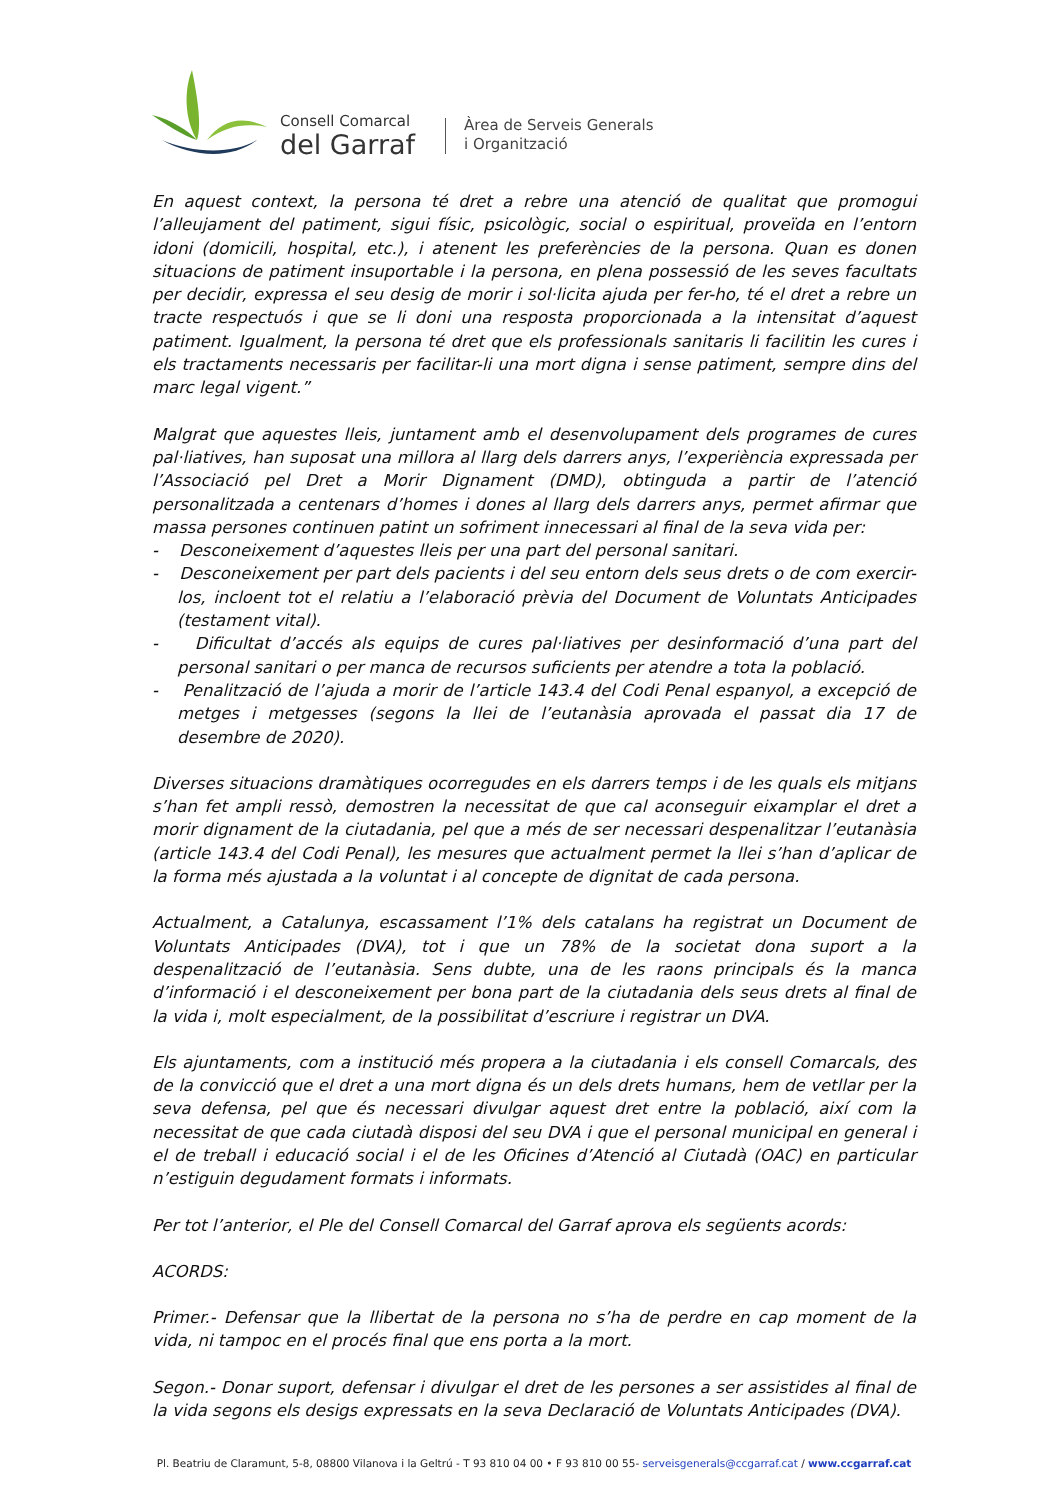Consell Comarcal
del Garraf
Àrea de Serveis Generals
i Organització
En aquest context, la persona té dret a rebre una atenció de qualitat que promogui l’alleujament del patiment, sigui físic, psicològic, social o espiritual, proveïda en l’entorn idoni (domicili, hospital, etc.), i atenent les preferències de la persona. Quan es donen situacions de patiment insuportable i la persona, en plena possessió de les seves facultats per decidir, expressa el seu desig de morir i sol·licita ajuda per fer-ho, té el dret a rebre un tracte respectuós i que se li doni una resposta proporcionada a la intensitat d’aquest patiment. Igualment, la persona té dret que els professionals sanitaris li facilitin les cures i els tractaments necessaris per facilitar-li una mort digna i sense patiment, sempre dins del marc legal vigent.”
Malgrat que aquestes lleis, juntament amb el desenvolupament dels programes de cures pal·liatives, han suposat una millora al llarg dels darrers anys, l’experiència expressada per l’Associació pel Dret a Morir Dignament (DMD), obtinguda a partir de l’atenció personalitzada a centenars d’homes i dones al llarg dels darrers anys, permet afirmar que massa persones continuen patint un sofriment innecessari al final de la seva vida per:
- Desconeixement d’aquestes lleis per una part del personal sanitari.
- Desconeixement per part dels pacients i del seu entorn dels seus drets o de com exercir- los, incloent tot el relatiu a l’elaboració prèvia del Document de Voluntats Anticipades (testament vital).
- Dificultat d’accés als equips de cures pal·liatives per desinformació d’una part del personal sanitari o per manca de recursos suficients per atendre a tota la població.
- Penalització de l’ajuda a morir de l’article 143.4 del Codi Penal espanyol, a excepció de metges i metgesses (segons la llei de l’eutanàsia aprovada el passat dia 17 de desembre de 2020).
Diverses situacions dramàtiques ocorregudes en els darrers temps i de les quals els mitjans s’han fet ampli ressò, demostren la necessitat de que cal aconseguir eixamplar el dret a morir dignament de la ciutadania, pel que a més de ser necessari despenalitzar l’eutanàsia (article 143.4 del Codi Penal), les mesures que actualment permet la llei s’han d’aplicar de la forma més ajustada a la voluntat i al concepte de dignitat de cada persona.
Actualment, a Catalunya, escassament l’1% dels catalans ha registrat un Document de Voluntats Anticipades (DVA), tot i que un 78% de la societat dona suport a la despenalització de l’eutanàsia. Sens dubte, una de les raons principals és la manca d’informació i el desconeixement per bona part de la ciutadania dels seus drets al final de la vida i, molt especialment, de la possibilitat d’escriure i registrar un DVA.
Els ajuntaments, com a institució més propera a la ciutadania i els consell Comarcals, des de la convicció que el dret a una mort digna és un dels drets humans, hem de vetllar per la seva defensa, pel que és necessari divulgar aquest dret entre la població, així com la necessitat de que cada ciutadà disposi del seu DVA i que el personal municipal en general i el de treball i educació social i el de les Oficines d’Atenció al Ciutadà (OAC) en particular n’estiguin degudament formats i informats.
Per tot l’anterior, el Ple del Consell Comarcal del Garraf aprova els següents acords:
ACORDS:
Primer.- Defensar que la llibertat de la persona no s’ha de perdre en cap moment de la vida, ni tampoc en el procés final que ens porta a la mort.
Segon.- Donar suport, defensar i divulgar el dret de les persones a ser assistides al final de la vida segons els desigs expressats en la seva Declaració de Voluntats Anticipades (DVA).
Pl. Beatriu de Claramunt, 5-8, 08800 Vilanova i la Geltrú - T 93 810 04 00 • F 93 810 00 55- serveisgenerals@ccgarraf.cat / www.ccgarraf.cat